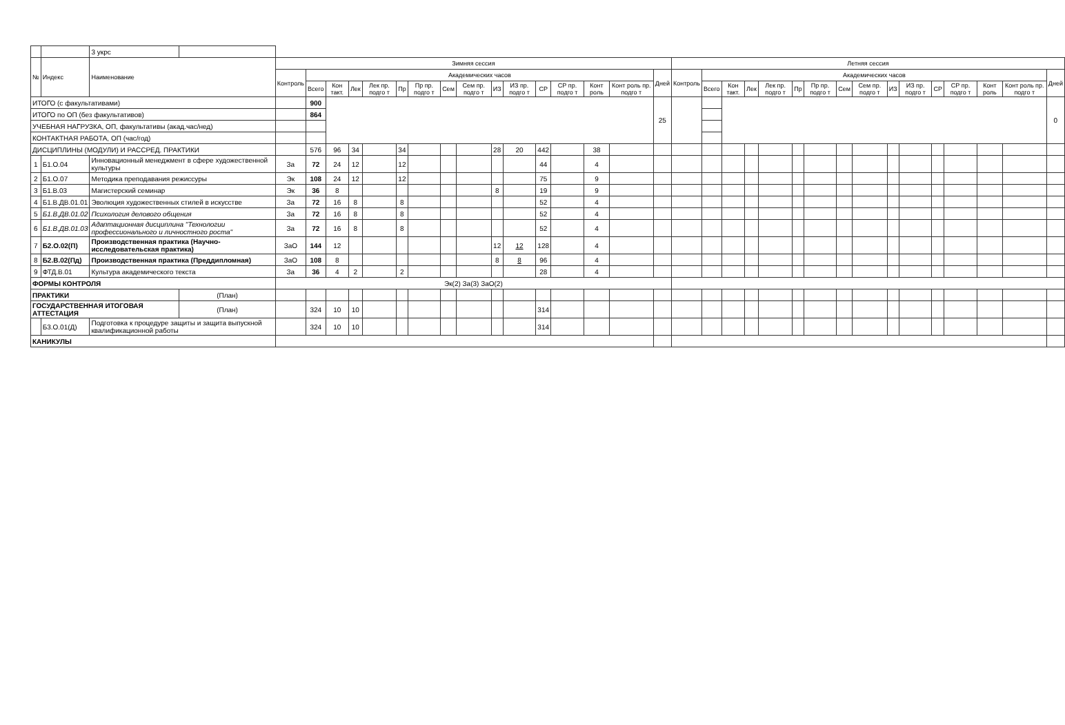| | | 3 укрс | | | | | | | | | | | | | | | | | | | | | | | | | | | | | | | | | |
| № | Индекс | Наименование | | Зимняя сессия | | | | | | | | | | | | | | | | Летняя сессия | | | | | | | | | | | | | | | |
| | | | | Контроль | Академических часов | | | | | | | | | | | | | | Дней | Контроль | Академических часов | | | | | | | | | | | | | | Дней |
| | | | | | Всего | Кон такт. | Лек | Лек пр. подго т | Пр | Пр пр. подго т | Сем | Сем пр. подго т | ИЗ | ИЗ пр. подго т | СР | СР пр. подго т | Конт роль | Конт роль пр. подго т | | | Всего | Кон такт. | Лек | Лек пр. подго т | Пр | Пр пр. подго т | Сем | Сем пр. подго т | ИЗ | ИЗ пр. подго т | СР | СР пр. подго т | Конт роль | Конт роль пр. подго т | |
| ИТОГО (с факультативами) | | | | | 900 | | | | | | | | | | | | | | 25 | | | | | | | | | | | | | | | | 0 |
| ИТОГО по ОП (без факультативов) | | | | | 864 | | | | | | | | | | | | | | | | | | | | | | | | | | | | | | |
| УЧЕБНАЯ НАГРУЗКА, ОП, факультативы (акад.час/нед) | | | | | | | | | | | | | | | | | | | | | | | | | | | | | | | | | | | |
| КОНТАКТНАЯ РАБОТА, ОП (час/год) | | | | | | | | | | | | | | | | | | | | | | | | | | | | | | | | | | | |
| ДИСЦИПЛИНЫ (МОДУЛИ) И РАССРЕД. ПРАКТИКИ | | | | | 576 | 96 | 34 | | 34 | | | | 28 | 20 | 442 | | 38 | | | | | | | | | | | | | | | | | | |
| 1 | Б1.О.04 | Инновационный менеджмент в сфере художественной культуры | | За | 72 | 24 | 12 | | 12 | | | | | | 44 | | 4 | | | | | | | | | | | | | | | | | | |
| 2 | Б1.О.07 | Методика преподавания режиссуры | | Эк | 108 | 24 | 12 | | 12 | | | | | | 75 | | 9 | | | | | | | | | | | | | | | | | | |
| 3 | Б1.В.03 | Магистерский семинар | | Эк | 36 | 8 | | | | | | | 8 | | 19 | | 9 | | | | | | | | | | | | | | | | | | |
| 4 | Б1.В.ДВ.01.01 | Эволюция художественных стилей в искусстве | | За | 72 | 16 | 8 | | 8 | | | | | | 52 | | 4 | | | | | | | | | | | | | | | | | | |
| 5 | Б1.В.ДВ.01.02 | Психология делового общения | | За | 72 | 16 | 8 | | 8 | | | | | | 52 | | 4 | | | | | | | | | | | | | | | | | | |
| 6 | Б1.В.ДВ.01.03 | Адаптационная дисциплина "Технологии профессионального и личностного роста" | | За | 72 | 16 | 8 | | 8 | | | | | | 52 | | 4 | | | | | | | | | | | | | | | | | | |
| 7 | Б2.О.02(П) | Производственная практика (Научно-исследовательская практика) | | ЗаО | 144 | 12 | | | | | | | 12 | 12 | 128 | | 4 | | | | | | | | | | | | | | | | | | |
| 8 | Б2.В.02(Пд) | Производственная практика (Преддипломная) | | ЗаО | 108 | 8 | | | | | | | 8 | 8 | 96 | | 4 | | | | | | | | | | | | | | | | | | |
| 9 | ФТД.В.01 | Культура академического текста | | За | 36 | 4 | 2 | | 2 | | | | | | 28 | | 4 | | | | | | | | | | | | | | | | | | |
| ФОРМЫ КОНТРОЛЯ | | | | Эк(2) За(3) ЗаО(2) | | | | | | | | | | | | | | | | | | | | | | | | | | | | | | | |
| ПРАКТИКИ | | | (План) | | | | | | | | | | | | | | | | | | | | | | | | | | | | | | | | |
| ГОСУДАРСТВЕННАЯ ИТОГОВАЯ АТТЕСТАЦИЯ | | | (План) | | 324 | 10 | 10 | | | | | | | | 314 | | | | | | | | | | | | | | | | | | | | |
| | Б3.О.01(Д) | Подготовка к процедуре защиты и защита выпускной квалификационной работы | | | 324 | 10 | 10 | | | | | | | | 314 | | | | | | | | | | | | | | | | | | | | |
| КАНИКУЛЫ | | | | | | | | | | | | | | | | | | | | | | | | | | | | | | | | | | | |